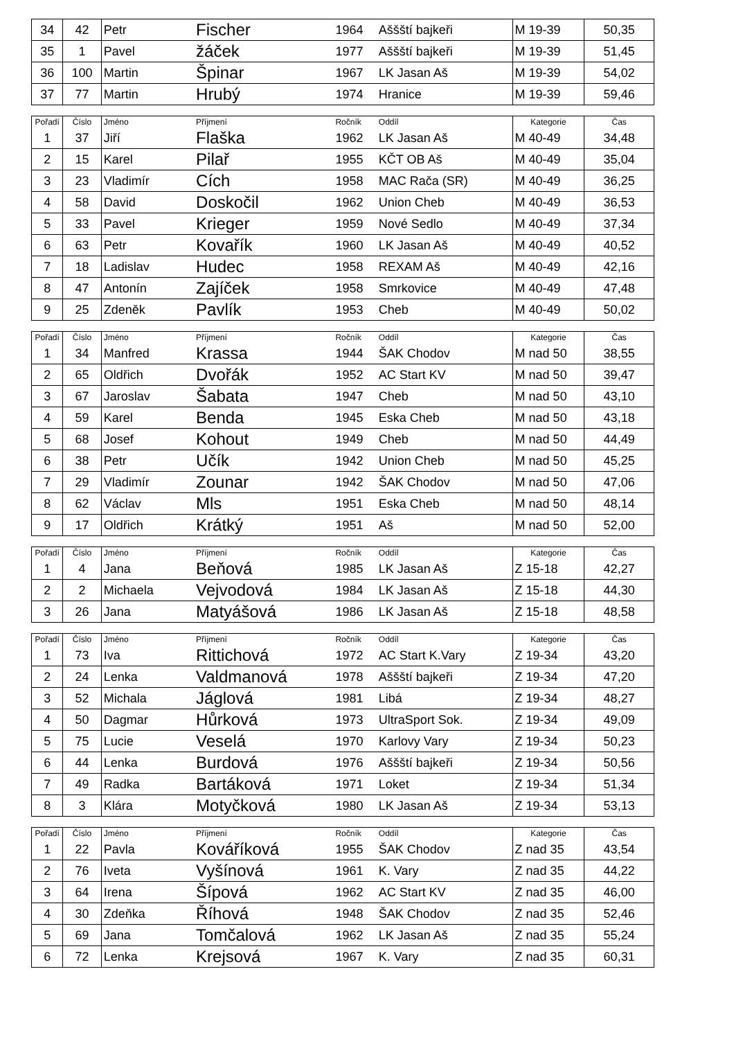| 34 | 42 | Petr | Fischer | 1964 | Aššští bajkeři | M 19-39 | 50,35 |
| 35 | 1 | Pavel | žáček | 1977 | Aššští bajkeři | M 19-39 | 51,45 |
| 36 | 100 | Martin | Špinar | 1967 | LK Jasan Aš | M 19-39 | 54,02 |
| 37 | 77 | Martin | Hrubý | 1974 | Hranice | M 19-39 | 59,46 |
| Pořadí | Číslo | Jméno | Příjmení | Ročník | Oddíl | Kategorie | Čas |
| --- | --- | --- | --- | --- | --- | --- | --- |
| 1 | 37 | Jiří | Flaška | 1962 | LK Jasan Aš | M 40-49 | 34,48 |
| 2 | 15 | Karel | Pilař | 1955 | KČT OB Aš | M 40-49 | 35,04 |
| 3 | 23 | Vladimír | Cích | 1958 | MAC Rača (SR) | M 40-49 | 36,25 |
| 4 | 58 | David | Doskočil | 1962 | Union Cheb | M 40-49 | 36,53 |
| 5 | 33 | Pavel | Krieger | 1959 | Nové Sedlo | M 40-49 | 37,34 |
| 6 | 63 | Petr | Kovařík | 1960 | LK Jasan Aš | M 40-49 | 40,52 |
| 7 | 18 | Ladislav | Hudec | 1958 | REXAM Aš | M 40-49 | 42,16 |
| 8 | 47 | Antonín | Zajíček | 1958 | Smrkovice | M 40-49 | 47,48 |
| 9 | 25 | Zdeněk | Pavlík | 1953 | Cheb | M 40-49 | 50,02 |
| Pořadí | Číslo | Jméno | Příjmení | Ročník | Oddíl | Kategorie | Čas |
| --- | --- | --- | --- | --- | --- | --- | --- |
| 1 | 34 | Manfred | Krassa | 1944 | ŠAK Chodov | M nad 50 | 38,55 |
| 2 | 65 | Oldřich | Dvořák | 1952 | AC Start KV | M nad 50 | 39,47 |
| 3 | 67 | Jaroslav | Šabata | 1947 | Cheb | M nad 50 | 43,10 |
| 4 | 59 | Karel | Benda | 1945 | Eska Cheb | M nad 50 | 43,18 |
| 5 | 68 | Josef | Kohout | 1949 | Cheb | M nad 50 | 44,49 |
| 6 | 38 | Petr | Učík | 1942 | Union Cheb | M nad 50 | 45,25 |
| 7 | 29 | Vladimír | Zounar | 1942 | ŠAK Chodov | M nad 50 | 47,06 |
| 8 | 62 | Václav | Mls | 1951 | Eska Cheb | M nad 50 | 48,14 |
| 9 | 17 | Oldřich | Krátký | 1951 | Aš | M nad 50 | 52,00 |
| Pořadí | Číslo | Jméno | Příjmení | Ročník | Oddíl | Kategorie | Čas |
| --- | --- | --- | --- | --- | --- | --- | --- |
| 1 | 4 | Jana | Beňová | 1985 | LK Jasan Aš | Z 15-18 | 42,27 |
| 2 | 2 | Michaela | Vejvodová | 1984 | LK Jasan Aš | Z 15-18 | 44,30 |
| 3 | 26 | Jana | Matyášová | 1986 | LK Jasan Aš | Z 15-18 | 48,58 |
| Pořadí | Číslo | Jméno | Příjmení | Ročník | Oddíl | Kategorie | Čas |
| --- | --- | --- | --- | --- | --- | --- | --- |
| 1 | 73 | Iva | Rittichová | 1972 | AC Start K.Vary | Z 19-34 | 43,20 |
| 2 | 24 | Lenka | Valdmanová | 1978 | Aššští bajkeři | Z 19-34 | 47,20 |
| 3 | 52 | Michala | Jáglová | 1981 | Libá | Z 19-34 | 48,27 |
| 4 | 50 | Dagmar | Hůrková | 1973 | UltraSport Sok. | Z 19-34 | 49,09 |
| 5 | 75 | Lucie | Veselá | 1970 | Karlovy Vary | Z 19-34 | 50,23 |
| 6 | 44 | Lenka | Burdová | 1976 | Aššští bajkeři | Z 19-34 | 50,56 |
| 7 | 49 | Radka | Bartáková | 1971 | Loket | Z 19-34 | 51,34 |
| 8 | 3 | Klára | Motyčková | 1980 | LK Jasan Aš | Z 19-34 | 53,13 |
| Pořadí | Číslo | Jméno | Příjmení | Ročník | Oddíl | Kategorie | Čas |
| --- | --- | --- | --- | --- | --- | --- | --- |
| 1 | 22 | Pavla | Kováříková | 1955 | ŠAK Chodov | Z nad 35 | 43,54 |
| 2 | 76 | Iveta | Vyšínová | 1961 | K. Vary | Z nad 35 | 44,22 |
| 3 | 64 | Irena | Šípová | 1962 | AC Start KV | Z nad 35 | 46,00 |
| 4 | 30 | Zdeňka | Říhová | 1948 | ŠAK Chodov | Z nad 35 | 52,46 |
| 5 | 69 | Jana | Tomčalová | 1962 | LK Jasan Aš | Z nad 35 | 55,24 |
| 6 | 72 | Lenka | Krejsová | 1967 | K. Vary | Z nad 35 | 60,31 |